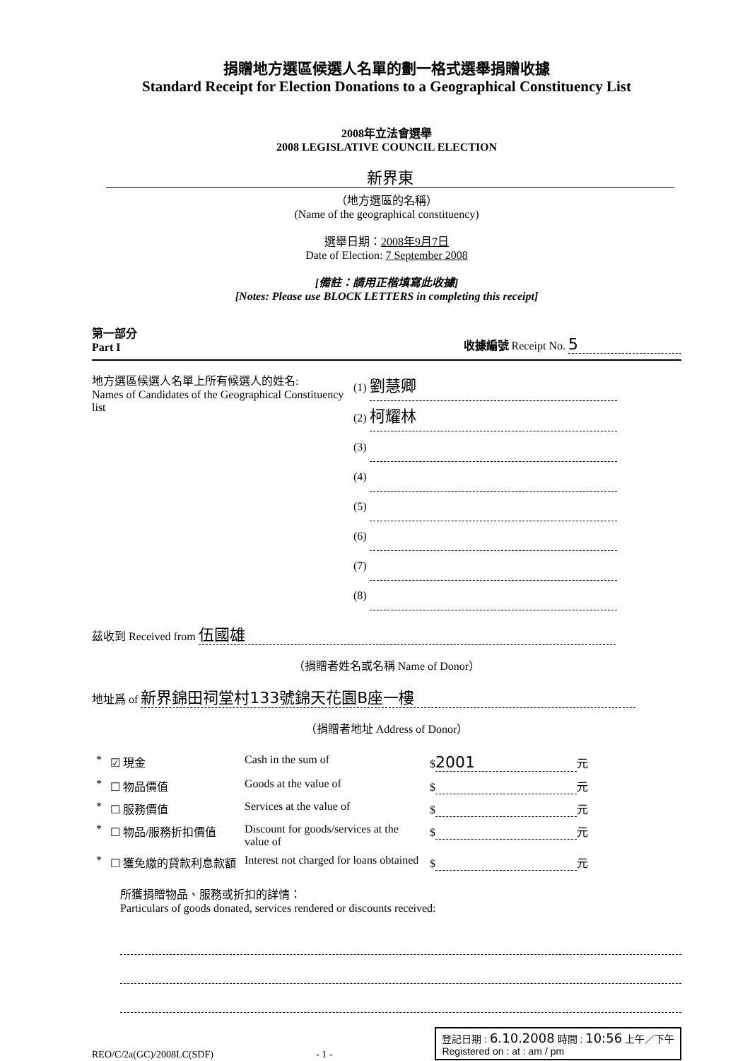捐贈地方選區候選人名單的劃一格式選舉捐贈收據
Standard Receipt for Election Donations to a Geographical Constituency List
2008年立法會選舉
2008 LEGISLATIVE COUNCIL ELECTION
新界東
（地方選區的名稱）
(Name of the geographical constituency)
選舉日期：2008年9月7日
Date of Election: 7 September 2008
[備註：請用正楷填寫此收據]
[Notes: Please use BLOCK LETTERS in completing this receipt]
第一部分
Part I
收據編號 Receipt No. 5
地方選區候選人名單上所有候選人的姓名:
Names of Candidates of the Geographical Constituency list
(1) 劉慧卿
(2) 柯耀林
(3)
(4)
(5)
(6)
(7)
(8)
茲收到 Received from 伍國雄
（捐贈者姓名或名稱 Name of Donor）
地址爲 of 新界錦田祠堂村133號錦天花園B座一樓
（捐贈者地址 Address of Donor）
| * | ☑ 現金 | Cash in the sum of | $ 2001 元 |
| * | ☐ 物品價值 | Goods at the value of | $ 元 |
| * | ☐ 服務價值 | Services at the value of | $ 元 |
| * | ☐ 物品/服務折扣價值 | Discount for goods/services at the value of | $ 元 |
| * | ☐ 獲免繳的貸款利息款額 | Interest not charged for loans obtained | $ 元 |
所獲捐贈物品、服務或折扣的詳情：
Particulars of goods donated, services rendered or discounts received:
REO/C/2a(GC)/2008LC(SDF)
- 1 -
登記日期 : 6.10.2008 時間 : 10:56 上午／下午
Registered on : at : am / pm